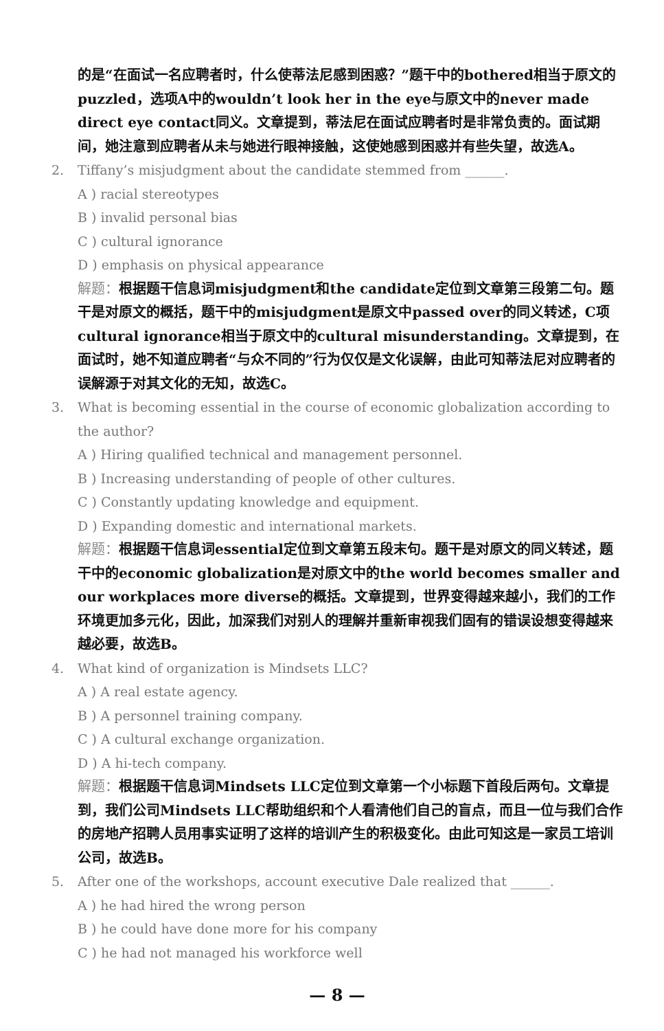的是“在面试一名应聘者时，什么使蒂法尼感到困惑？”题干中的bothered相当于原文的puzzled，选项A中的wouldn’t look her in the eye与原文中的never made direct eye contact同义。文章提到，蒂法尼在面试应聘者时是非常负责的。面试期间，她注意到应聘者从未与她进行眼神接触，这使她感到困惑并有些失望，故选A。
2. Tiffany’s misjudgment about the candidate stemmed from ______.
A ) racial stereotypes
B ) invalid personal bias
C ) cultural ignorance
D ) emphasis on physical appearance
解题：根据题干信息词misjudgment和the candidate定位到文章第三段第二句。题干是对原文的概括，题干中的misjudgment是原文中passed over的同义转述，C项cultural ignorance相当于原文中的cultural misunderstanding。文章提到，在面试时，她不知道应聘者“与众不同的”行为仅仅是文化误解，由此可知蒂法尼对应聘者的误解源于对其文化的无知，故选C。
3. What is becoming essential in the course of economic globalization according to the author?
A ) Hiring qualified technical and management personnel.
B ) Increasing understanding of people of other cultures.
C ) Constantly updating knowledge and equipment.
D ) Expanding domestic and international markets.
解题：根据题干信息词essential定位到文章第五段末句。题干是对原文的同义转述，题干中的economic globalization是对原文中的the world becomes smaller and our workplaces more diverse的概括。文章提到，世界变得越来越小，我们的工作环境更加多元化，因此，加深我们对别人的理解并重新审视我们固有的错误设想变得越来越必要，故选B。
4. What kind of organization is Mindsets LLC?
A ) A real estate agency.
B ) A personnel training company.
C ) A cultural exchange organization.
D ) A hi-tech company.
解题：根据题干信息词Mindsets LLC定位到文章第一个小标题下首段后两句。文章提到，我们公司Mindsets LLC帮助组织和个人看清他们自己的盲点，而且一位与我们合作的房地产招聘人员用事实证明了这样的培训产生的积极变化。由此可知这是一家员工培训公司，故选B。
5. After one of the workshops, account executive Dale realized that ______.
A ) he had hired the wrong person
B ) he could have done more for his company
C ) he had not managed his workforce well
— 8 —